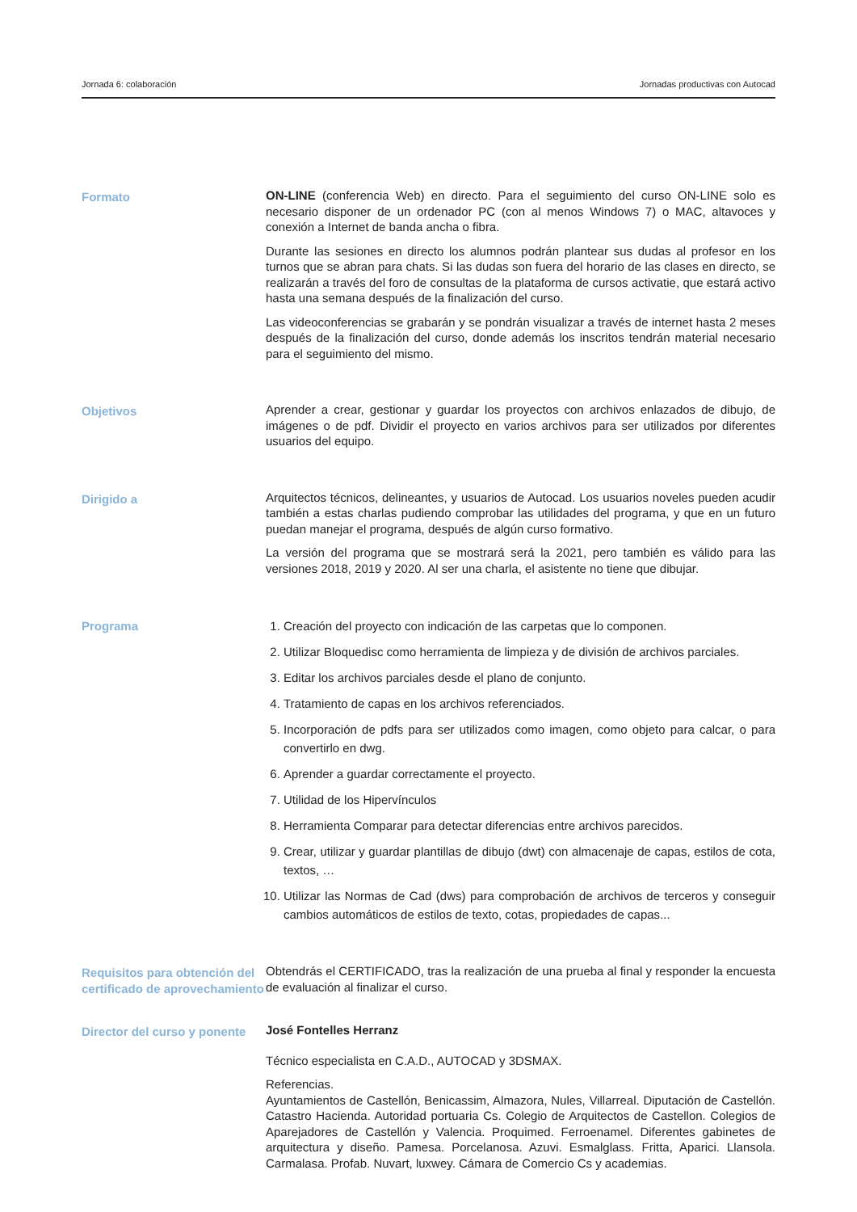Jornada 6: colaboración Jornadas productivas con Autocad
Formato
ON-LINE (conferencia Web) en directo. Para el seguimiento del curso ON-LINE solo es necesario disponer de un ordenador PC (con al menos Windows 7) o MAC, altavoces y conexión a Internet de banda ancha o fibra.
Durante las sesiones en directo los alumnos podrán plantear sus dudas al profesor en los turnos que se abran para chats. Si las dudas son fuera del horario de las clases en directo, se realizarán a través del foro de consultas de la plataforma de cursos activatie, que estará activo hasta una semana después de la finalización del curso.
Las videoconferencias se grabarán y se pondrán visualizar a través de internet hasta 2 meses después de la finalización del curso, donde además los inscritos tendrán material necesario para el seguimiento del mismo.
Objetivos
Aprender a crear, gestionar y guardar los proyectos con archivos enlazados de dibujo, de imágenes o de pdf. Dividir el proyecto en varios archivos para ser utilizados por diferentes usuarios del equipo.
Dirigido a
Arquitectos técnicos, delineantes, y usuarios de Autocad. Los usuarios noveles pueden acudir también a estas charlas pudiendo comprobar las utilidades del programa, y que en un futuro puedan manejar el programa, después de algún curso formativo.
La versión del programa que se mostrará será la 2021, pero también es válido para las versiones 2018, 2019 y 2020. Al ser una charla, el asistente no tiene que dibujar.
Programa
1. Creación del proyecto con indicación de las carpetas que lo componen.
2. Utilizar Bloquedisc como herramienta de limpieza y de división de archivos parciales.
3. Editar los archivos parciales desde el plano de conjunto.
4. Tratamiento de capas en los archivos referenciados.
5. Incorporación de pdfs para ser utilizados como imagen, como objeto para calcar, o para convertirlo en dwg.
6. Aprender a guardar correctamente el proyecto.
7. Utilidad de los Hipervínculos
8. Herramienta Comparar para detectar diferencias entre archivos parecidos.
9. Crear, utilizar y guardar plantillas de dibujo (dwt) con almacenaje de capas, estilos de cota, textos, …
10. Utilizar las Normas de Cad (dws) para comprobación de archivos de terceros y conseguir cambios automáticos de estilos de texto, cotas, propiedades de capas...
Requisitos para obtención del certificado de aprovechamiento
Obtendrás el CERTIFICADO, tras la realización de una prueba al final y responder la encuesta de evaluación al finalizar el curso.
Director del curso y ponente
José Fontelles Herranz
Técnico especialista en C.A.D., AUTOCAD y 3DSMAX.
Referencias.
Ayuntamientos de Castellón, Benicassim, Almazora, Nules, Villarreal. Diputación de Castellón. Catastro Hacienda. Autoridad portuaria Cs. Colegio de Arquitectos de Castellon. Colegios de Aparejadores de Castellón y Valencia. Proquimed. Ferroenamel. Diferentes gabinetes de arquitectura y diseño. Pamesa. Porcelanosa. Azuvi. Esmalglass. Fritta, Aparici. Llansola. Carmalasa. Profab. Nuvart, luxwey. Cámara de Comercio Cs y academias.